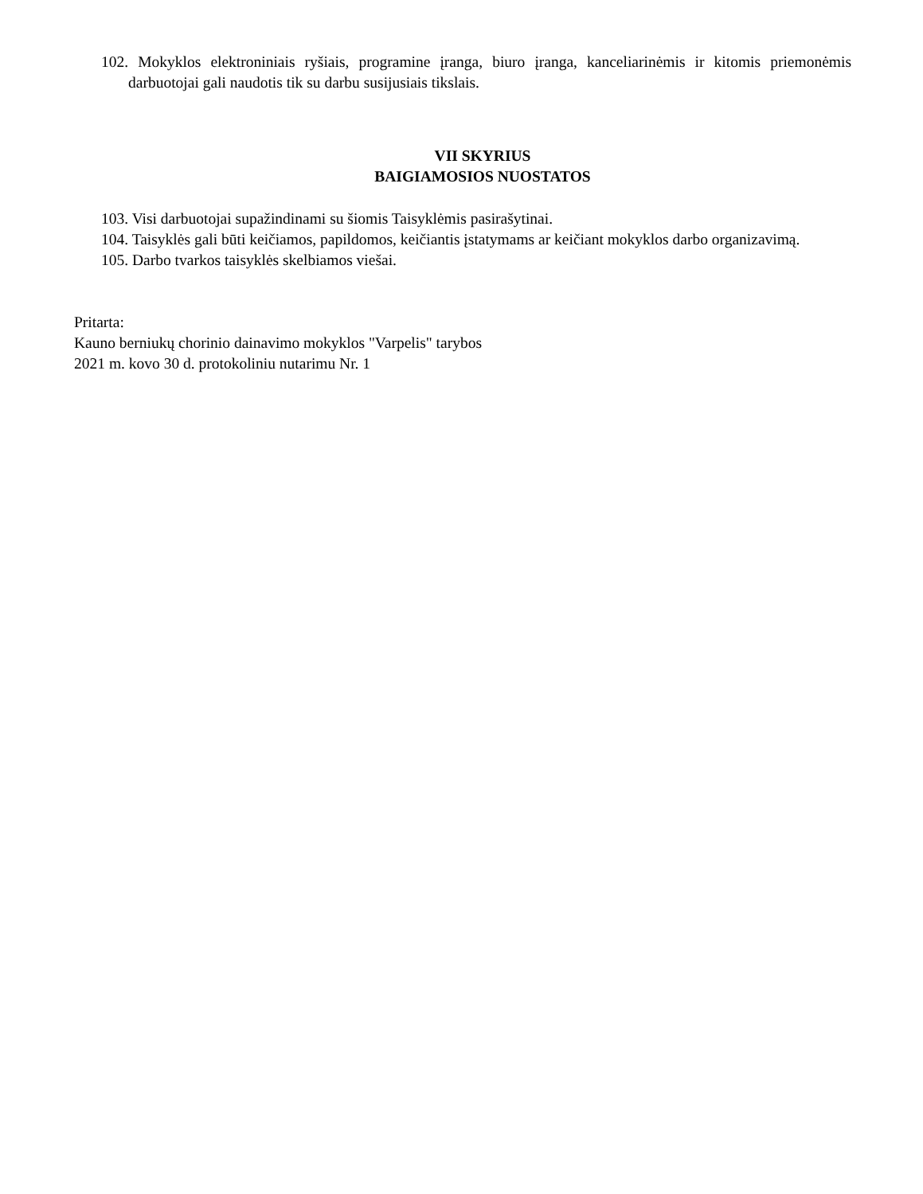102. Mokyklos elektroniniais ryšiais, programine įranga, biuro įranga, kanceliarinėmis ir kitomis priemonėmis darbuotojai gali naudotis tik su darbu susijusiais tikslais.
VII SKYRIUS
BAIGIAMOSIOS NUOSTATOS
103. Visi darbuotojai supažindinami su šiomis Taisyklėmis pasirašytinai.
104. Taisyklės gali būti keičiamos, papildomos, keičiantis įstatymams ar keičiant mokyklos darbo organizavimą.
105. Darbo tvarkos taisyklės skelbiamos viešai.
Pritarta:
Kauno berniukų chorinio dainavimo mokyklos "Varpelis" tarybos
2021 m. kovo 30 d. protokoliniu nutarimu Nr. 1